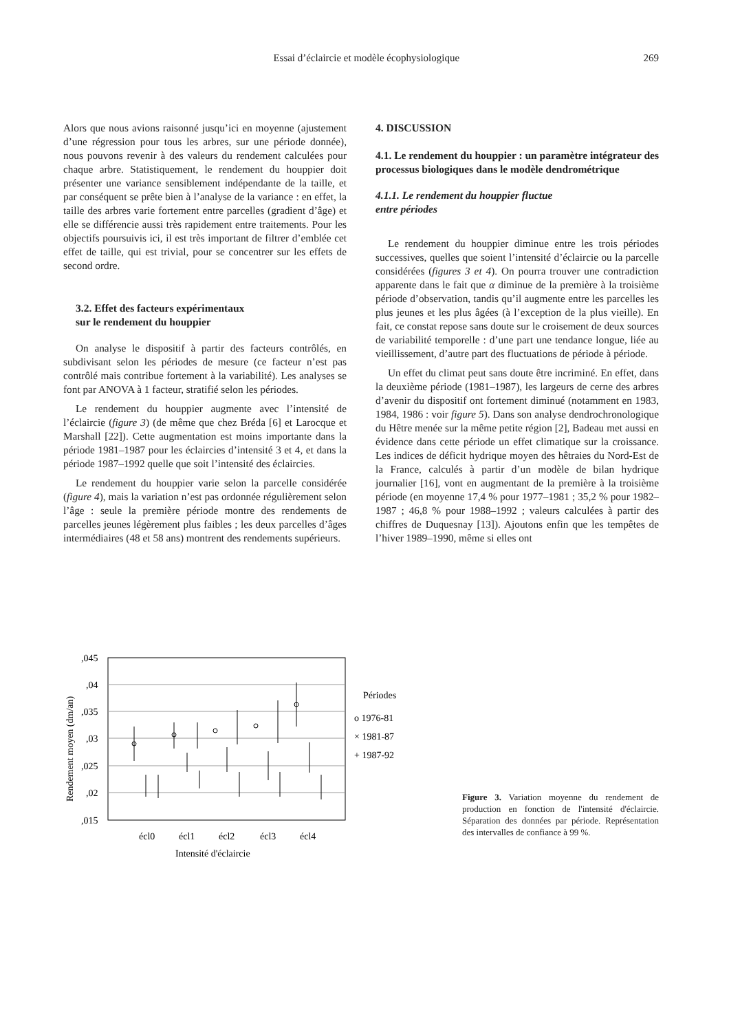Essai d’éclaircie et modèle écophysiologique 269
Alors que nous avions raisonné jusqu’ici en moyenne (ajustement d’une régression pour tous les arbres, sur une période donnée), nous pouvons revenir à des valeurs du rendement calculées pour chaque arbre. Statistiquement, le rendement du houppier doit présenter une variance sensiblement indépendante de la taille, et par conséquent se prête bien à l’analyse de la variance : en effet, la taille des arbres varie fortement entre parcelles (gradient d’âge) et elle se différencie aussi très rapidement entre traitements. Pour les objectifs poursuivis ici, il est très important de filtrer d’emblée cet effet de taille, qui est trivial, pour se concentrer sur les effets de second ordre.
3.2. Effet des facteurs expérimentaux
sur le rendement du houppier
On analyse le dispositif à partir des facteurs contrôlés, en subdivisant selon les périodes de mesure (ce facteur n’est pas contrôlé mais contribue fortement à la variabilité). Les analyses se font par ANOVA à 1 facteur, stratifié selon les périodes.
Le rendement du houppier augmente avec l’intensité de l’éclaircie (figure 3) (de même que chez Bréda [6] et Larocque et Marshall [22]). Cette augmentation est moins importante dans la période 1981–1987 pour les éclaircies d’intensité 3 et 4, et dans la période 1987–1992 quelle que soit l’intensité des éclaircies.
Le rendement du houppier varie selon la parcelle considérée (figure 4), mais la variation n’est pas ordonnée régulièrement selon l’âge : seule la première période montre des rendements de parcelles jeunes légèrement plus faibles ; les deux parcelles d’âges intermédiaires (48 et 58 ans) montrent des rendements supérieurs.
4. DISCUSSION
4.1. Le rendement du houppier : un paramètre intégrateur des processus biologiques dans le modèle dendrométrique
4.1.1. Le rendement du houppier fluctue
entre périodes
Le rendement du houppier diminue entre les trois périodes successives, quelles que soient l’intensité d’éclaircie ou la parcelle considérées (figures 3 et 4). On pourra trouver une contradiction apparente dans le fait que α diminue de la première à la troisième période d’observation, tandis qu’il augmente entre les parcelles les plus jeunes et les plus âgées (à l’exception de la plus vieille). En fait, ce constat repose sans doute sur le croisement de deux sources de variabilité temporelle : d’une part une tendance longue, liée au vieillissement, d’autre part des fluctuations de période à période.
Un effet du climat peut sans doute être incriminé. En effet, dans la deuxième période (1981–1987), les largeurs de cerne des arbres d’avenir du dispositif ont fortement diminué (notamment en 1983, 1984, 1986 : voir figure 5). Dans son analyse dendrochronologique du Hêtre menée sur la même petite région [2], Badeau met aussi en évidence dans cette période un effet climatique sur la croissance. Les indices de déficit hydrique moyen des hêtraies du Nord-Est de la France, calculés à partir d’un modèle de bilan hydrique journalier [16], vont en augmentant de la première à la troisième période (en moyenne 17,4 % pour 1977–1981 ; 35,2 % pour 1982–1987 ; 46,8 % pour 1988–1992 ; valeurs calculées à partir des chiffres de Duquesnay [13]). Ajoutons enfin que les tempêtes de l’hiver 1989–1990, même si elles ont
,045
,04
,035
,03
,025
,02
,015
Rendement moyen (dm/an)
écl0
écl1
écl2
écl3
écl4
Intensité d'éclaircie
Périodes
o 1976-81
× 1981-87
+ 1987-92
Figure 3. Variation moyenne du rendement de production en fonction de l'intensité d'éclaircie. Séparation des données par période. Représentation des intervalles de confiance à 99 %.